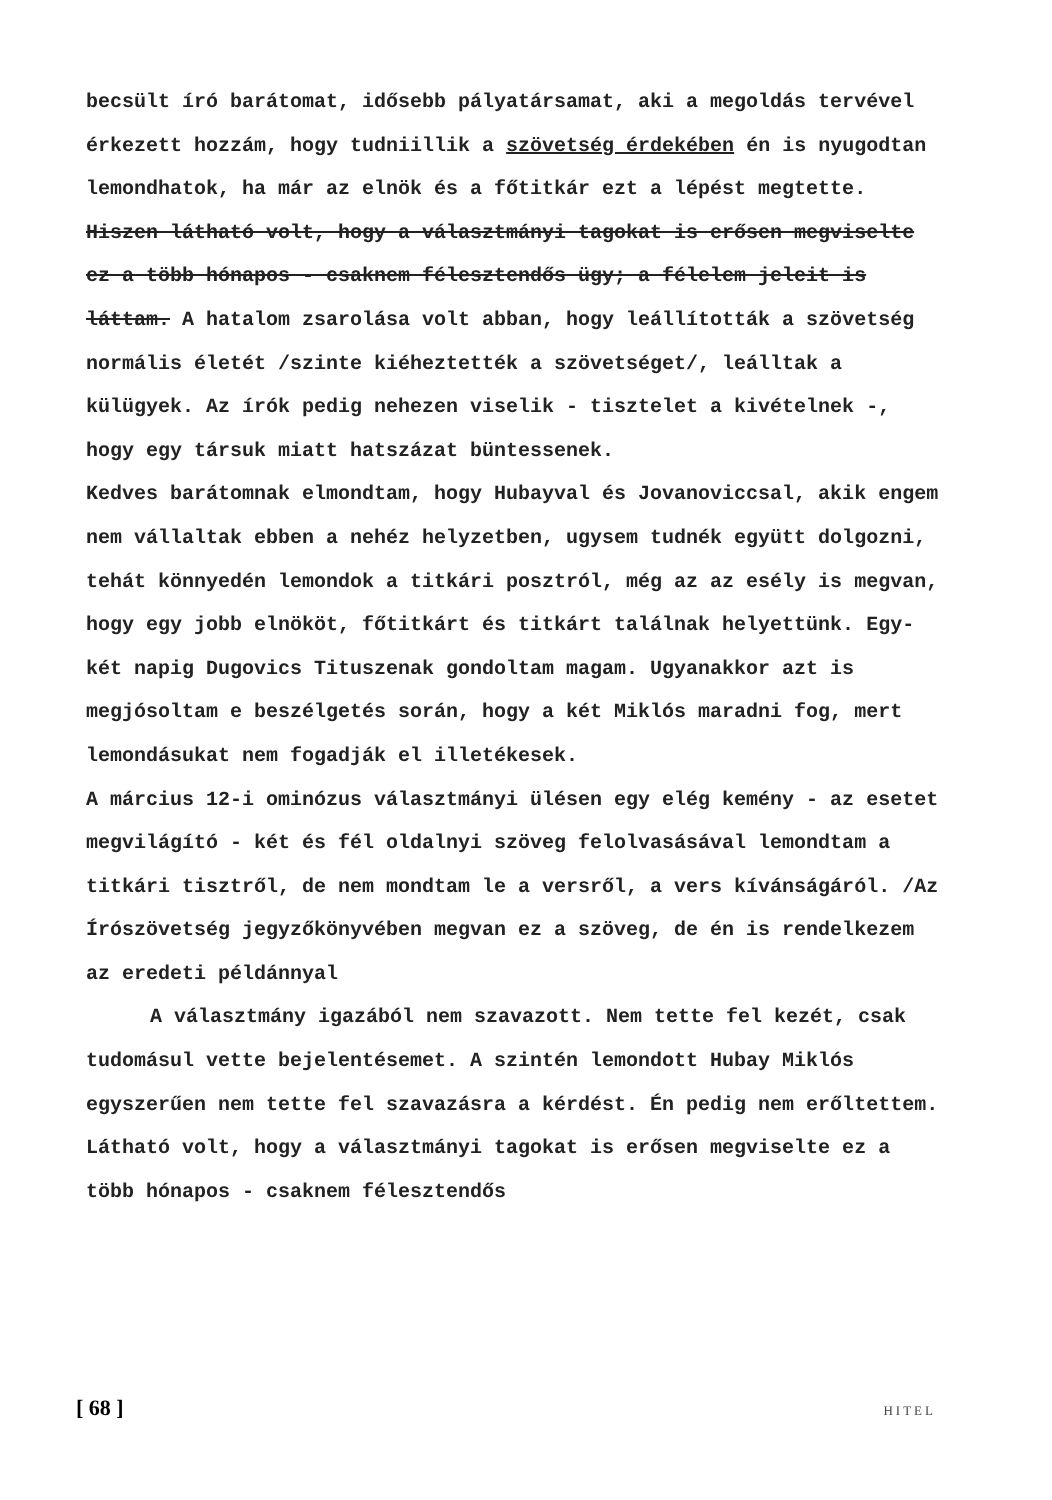becsült író barátomat, idősebb pályatársamat, aki a megoldás tervével érkezett hozzám, hogy tudniillik a szövetség érdekében én is nyugodtan lemondhatok, ha már az elnök és a főtitkár ezt a lépést megtette. Hiszen látható volt, hogy a választmányi tagokat is erősen megviselte ez a több hónapos - csaknem félesztendős ügy; a félelem jeleit is láttam. A hatalom zsarolása volt abban, hogy leállították a szövetség normális életét /szinte kiéheztették a szövetséget/, leálltak a külügyek. Az írók pedig nehezen viselik - tisztelet a kivételnek -, hogy egy társuk miatt hatszázat büntessenek.
Kedves barátomnak elmondtam, hogy Hubayval és Jovanoviccsal, akik engem nem vállaltak ebben a nehéz helyzetben, ugysem tudnék együtt dolgozni, tehát könnyedén lemondok a titkári posztról, még az az esély is megvan, hogy egy jobb elnököt, főtitkárt és titkárt találnak helyettünk. Egy-két napig Dugovics Tituszenak gondoltam magam. Ugyanakkor azt is megjósoltam e beszélgetés során, hogy a két Miklós maradni fog, mert lemondásukat nem fogadják el illetékesek.
A március 12-i ominózus választmányi ülésen egy elég kemény - az esetet megvilágító - két és fél oldalnyi szöveg felolvasásával lemondtam a titkári tisztről, de nem mondtam le a versről, a vers kívánságáról. /Az Írószövetség jegyzőkönyvében megvan ez a szöveg, de én is rendelkezem az eredeti példánnyal
A választmány igazából nem szavazott. Nem tette fel kezét, csak tudomásul vette bejelentésemet. A szintén lemondott Hubay Miklós egyszerűen nem tette fel szavazásra a kérdést. Én pedig nem erőltettem. Látható volt, hogy a választmányi tagokat is erősen megviselte ez a több hónapos - csaknem félesztendős
[ 68 ] HITEL